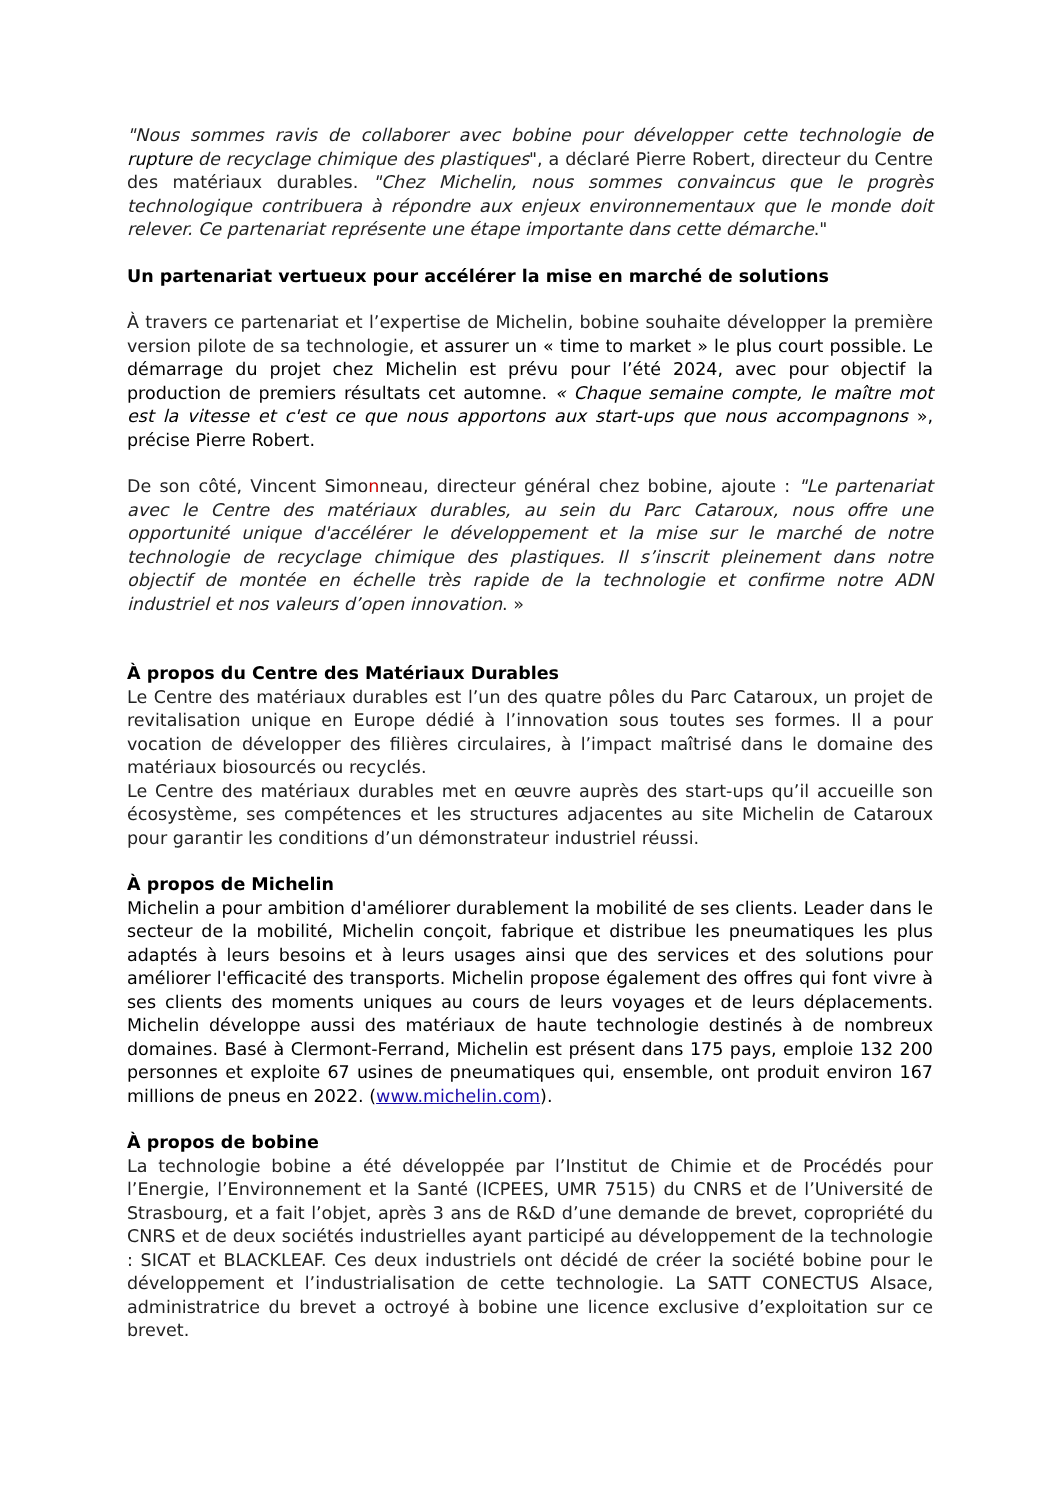"Nous sommes ravis de collaborer avec bobine pour développer cette technologie de rupture de recyclage chimique des plastiques", a déclaré Pierre Robert, directeur du Centre des matériaux durables. "Chez Michelin, nous sommes convaincus que le progrès technologique contribuera à répondre aux enjeux environnementaux que le monde doit relever. Ce partenariat représente une étape importante dans cette démarche."
Un partenariat vertueux pour accélérer la mise en marché de solutions
À travers ce partenariat et l’expertise de Michelin, bobine souhaite développer la première version pilote de sa technologie, et assurer un « time to market » le plus court possible. Le démarrage du projet chez Michelin est prévu pour l’été 2024, avec pour objectif la production de premiers résultats cet automne. « Chaque semaine compte, le maître mot est la vitesse et c'est ce que nous apportons aux start-ups que nous accompagnons », précise Pierre Robert.
De son côté, Vincent Simonneau, directeur général chez bobine, ajoute : "Le partenariat avec le Centre des matériaux durables, au sein du Parc Cataroux, nous offre une opportunité unique d'accélérer le développement et la mise sur le marché de notre technologie de recyclage chimique des plastiques. Il s’inscrit pleinement dans notre objectif de montée en échelle très rapide de la technologie et confirme notre ADN industriel et nos valeurs d’open innovation. »
À propos du Centre des Matériaux Durables
Le Centre des matériaux durables est l’un des quatre pôles du Parc Cataroux, un projet de revitalisation unique en Europe dédié à l’innovation sous toutes ses formes. Il a pour vocation de développer des filières circulaires, à l’impact maîtrisé dans le domaine des matériaux biosourcés ou recyclés.
Le Centre des matériaux durables met en œuvre auprès des start-ups qu’il accueille son écosystème, ses compétences et les structures adjacentes au site Michelin de Cataroux pour garantir les conditions d’un démonstrateur industriel réussi.
À propos de Michelin
Michelin a pour ambition d'améliorer durablement la mobilité de ses clients. Leader dans le secteur de la mobilité, Michelin conçoit, fabrique et distribue les pneumatiques les plus adaptés à leurs besoins et à leurs usages ainsi que des services et des solutions pour améliorer l'efficacité des transports. Michelin propose également des offres qui font vivre à ses clients des moments uniques au cours de leurs voyages et de leurs déplacements. Michelin développe aussi des matériaux de haute technologie destinés à de nombreux domaines. Basé à Clermont-Ferrand, Michelin est présent dans 175 pays, emploie 132 200 personnes et exploite 67 usines de pneumatiques qui, ensemble, ont produit environ 167 millions de pneus en 2022. (www.michelin.com).
À propos de bobine
La technologie bobine a été développée par l’Institut de Chimie et de Procédés pour l’Energie, l’Environnement et la Santé (ICPEES, UMR 7515) du CNRS et de l’Université de Strasbourg, et a fait l’objet, après 3 ans de R&D d’une demande de brevet, copropriété du CNRS et de deux sociétés industrielles ayant participé au développement de la technologie : SICAT et BLACKLEAF. Ces deux industriels ont décidé de créer la société bobine pour le développement et l’industrialisation de cette technologie. La SATT CONECTUS Alsace, administratrice du brevet a octroyé à bobine une licence exclusive d’exploitation sur ce brevet.